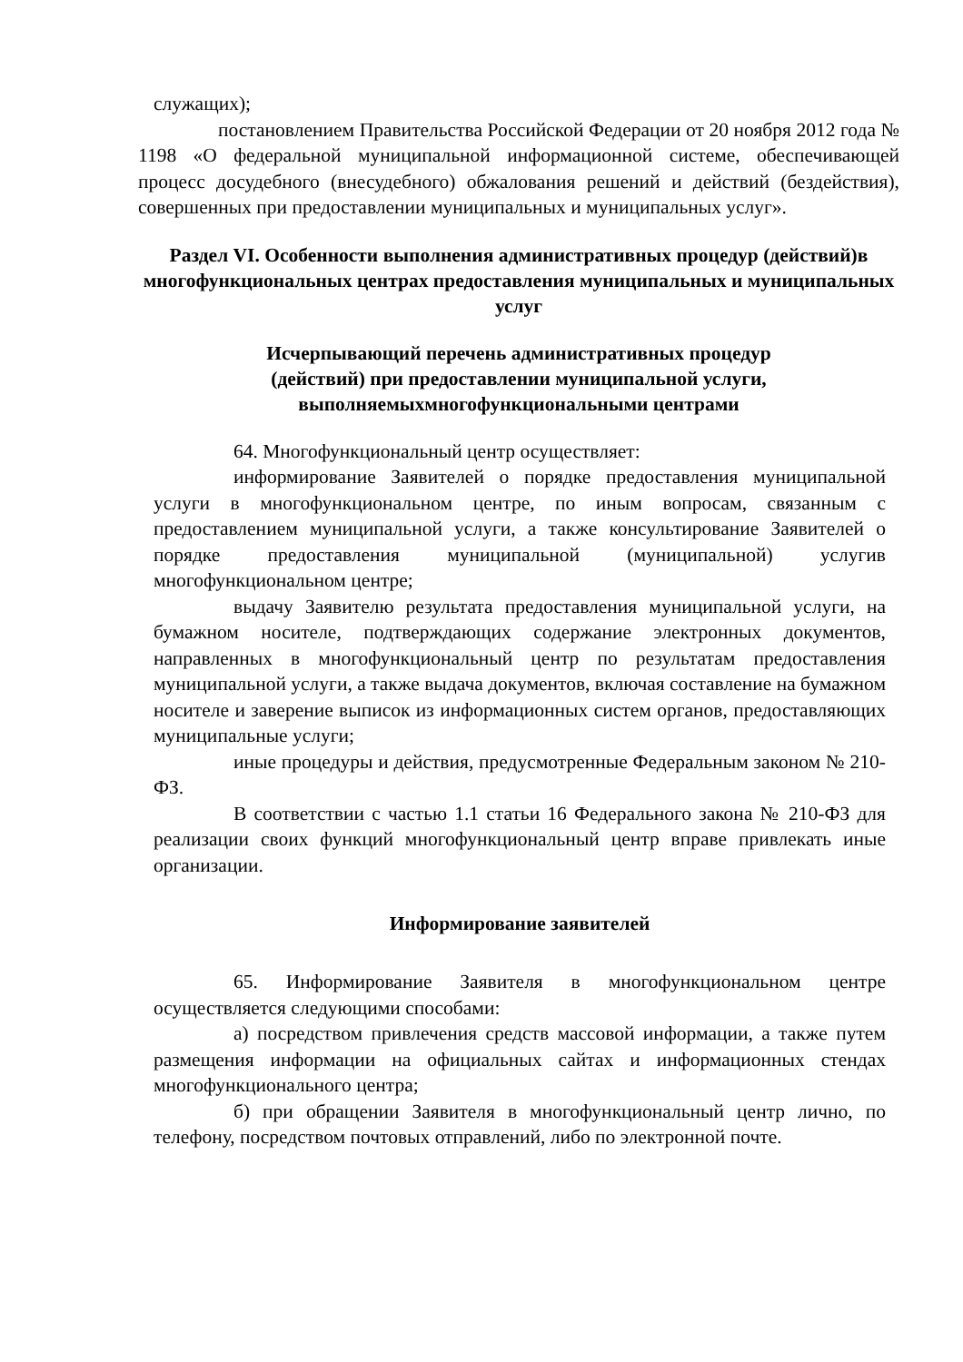служащих);
постановлением Правительства Российской Федерации от 20 ноября 2012 года № 1198 «О федеральной муниципальной информационной системе, обеспечивающей процесс досудебного (внесудебного) обжалования решений и действий (бездействия), совершенных при предоставлении муниципальных и муниципальных услуг».
Раздел VI. Особенности выполнения административных процедур (действий)в многофункциональных центрах предоставления муниципальных и муниципальных услуг
Исчерпывающий перечень административных процедур
(действий) при предоставлении муниципальной услуги,
выполняемыхмногофункциональными центрами
64. Многофункциональный центр осуществляет:
информирование Заявителей о порядке предоставления муниципальной услуги в многофункциональном центре, по иным вопросам, связанным с предоставлением муниципальной услуги, а также консультирование Заявителей о порядке предоставления муниципальной (муниципальной) услугив многофункциональном центре;
выдачу Заявителю результата предоставления муниципальной услуги, на бумажном носителе, подтверждающих содержание электронных документов, направленных в многофункциональный центр по результатам предоставления муниципальной услуги, а также выдача документов, включая составление на бумажном носителе и заверение выписок из информационных систем органов, предоставляющих муниципальные услуги;
иные процедуры и действия, предусмотренные Федеральным законом № 210-ФЗ.
В соответствии с частью 1.1 статьи 16 Федерального закона № 210-ФЗ для реализации своих функций многофункциональный центр вправе привлекать иные организации.
Информирование заявителей
65. Информирование Заявителя в многофункциональном центре осуществляется следующими способами:
а) посредством привлечения средств массовой информации, а также путем размещения информации на официальных сайтах и информационных стендах многофункционального центра;
б) при обращении Заявителя в многофункциональный центр лично, по телефону, посредством почтовых отправлений, либо по электронной почте.